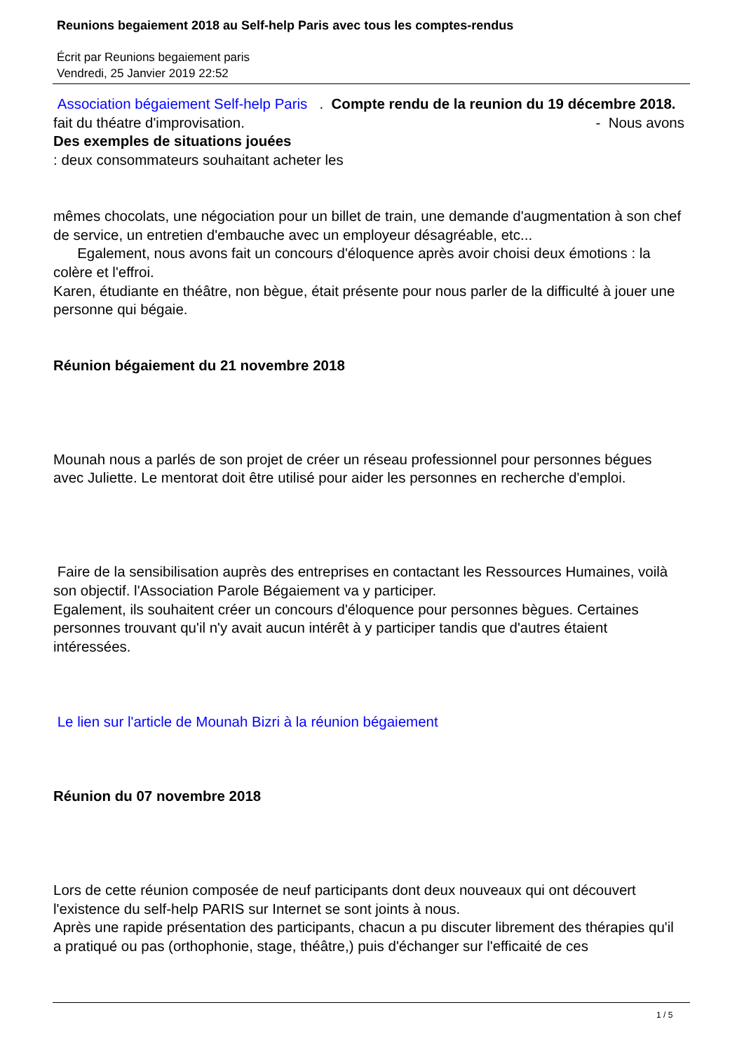Reunions begaiement 2018 au Self-help Paris avec tous les comptes-rendus
Écrit par Reunions begaiement paris
Vendredi, 25 Janvier 2019 22:52
Association bégaiement Self-help Paris . Compte rendu de la reunion du 19 décembre 2018. - Nous avons
fait du théatre d'improvisation.
Des exemples de situations jouées
: deux consommateurs souhaitant acheter les
mêmes chocolats, une négociation pour un billet de train, une demande d'augmentation à son chef de service, un entretien d'embauche avec un employeur désagréable, etc...
Egalement, nous avons fait un concours d'éloquence après avoir choisi deux émotions : la colère et l'effroi.
Karen, étudiante en théâtre, non bègue, était présente pour nous parler de la difficulté à jouer une personne qui bégaie.
Réunion bégaiement du 21 novembre 2018
Mounah nous a parlés de son projet de créer un réseau professionnel pour personnes bégues avec Juliette. Le mentorat doit être utilisé pour aider les personnes en recherche d'emploi.
Faire de la sensibilisation auprès des entreprises en contactant les Ressources Humaines, voilà son objectif. l'Association Parole Bégaiement va y participer.
Egalement, ils souhaitent créer un concours d'éloquence pour personnes bègues. Certaines personnes trouvant qu'il n'y avait aucun intérêt à y participer tandis que d'autres étaient intéressées.
Le lien sur l'article de Mounah Bizri à la réunion bégaiement
Réunion du 07 novembre 2018
Lors de cette réunion composée de neuf participants dont deux nouveaux qui ont découvert l'existence du self-help PARIS sur Internet se sont joints à nous.
Après une rapide présentation des participants, chacun a pu discuter librement des thérapies qu'il a pratiqué ou pas (orthophonie, stage, théâtre,) puis d'échanger sur l'efficaité de ces
1 / 5